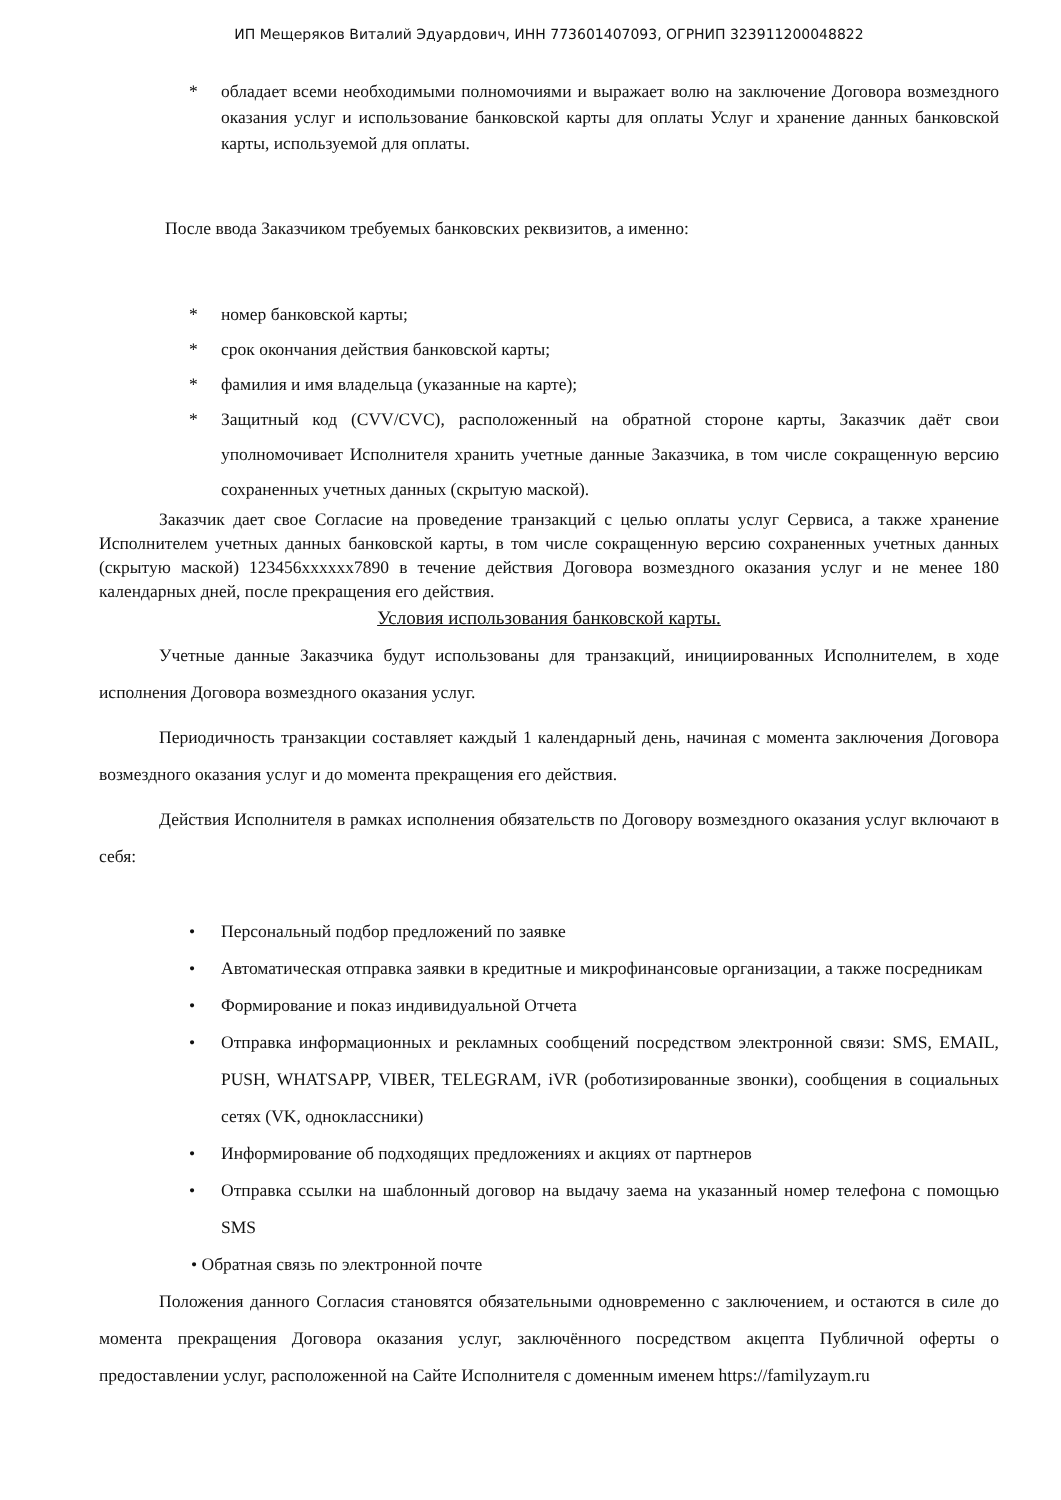ИП Мещеряков Виталий Эдуардович, ИНН 773601407093, ОГРНИП 323911200048822
* обладает всеми необходимыми полномочиями и выражает волю на заключение Договора возмездного оказания услуг и использование банковской карты для оплаты Услуг и хранение данных банковской карты, используемой для оплаты.
После ввода Заказчиком требуемых банковских реквизитов, а именно:
* номер банковской карты;
* срок окончания действия банковской карты;
* фамилия и имя владельца (указанные на карте);
* Защитный код (CVV/CVC), расположенный на обратной стороне карты, Заказчик даёт свои уполномочивает Исполнителя хранить учетные данные Заказчика, в том числе сокращенную версию сохраненных учетных данных (скрытую маской).
Заказчик дает свое Согласие на проведение транзакций с целью оплаты услуг Сервиса, а также хранение Исполнителем учетных данных банковской карты, в том числе сокращенную версию сохраненных учетных данных (скрытую маской) 123456xxxxxx7890 в течение действия Договора возмездного оказания услуг и не менее 180 календарных дней, после прекращения его действия.
Условия использования банковской карты.
Учетные данные Заказчика будут использованы для транзакций, инициированных Исполнителем, в ходе исполнения Договора возмездного оказания услуг.
Периодичность транзакции составляет каждый 1 календарный день, начиная с момента заключения Договора возмездного оказания услуг и до момента прекращения его действия.
Действия Исполнителя в рамках исполнения обязательств по Договору возмездного оказания услуг включают в себя:
• Персональный подбор предложений по заявке
• Автоматическая отправка заявки в кредитные и микрофинансовые организации, а также посредникам
• Формирование и показ индивидуальной Отчета
• Отправка информационных и рекламных сообщений посредством электронной связи: SMS, EMAIL, PUSH, WHATSAPP, VIBER, TELEGRAM, iVR (роботизированные звонки), сообщения в социальных сетях (VK, одноклассники)
• Информирование об подходящих предложениях и акциях от партнеров
• Отправка ссылки на шаблонный договор на выдачу заема на указанный номер телефона с помощью SMS
• Обратная связь по электронной почте
Положения данного Согласия становятся обязательными одновременно с заключением, и остаются в силе до момента прекращения Договора оказания услуг, заключённого посредством акцепта Публичной оферты о предоставлении услуг, расположенной на Сайте Исполнителя с доменным именем https://familyzaym.ru